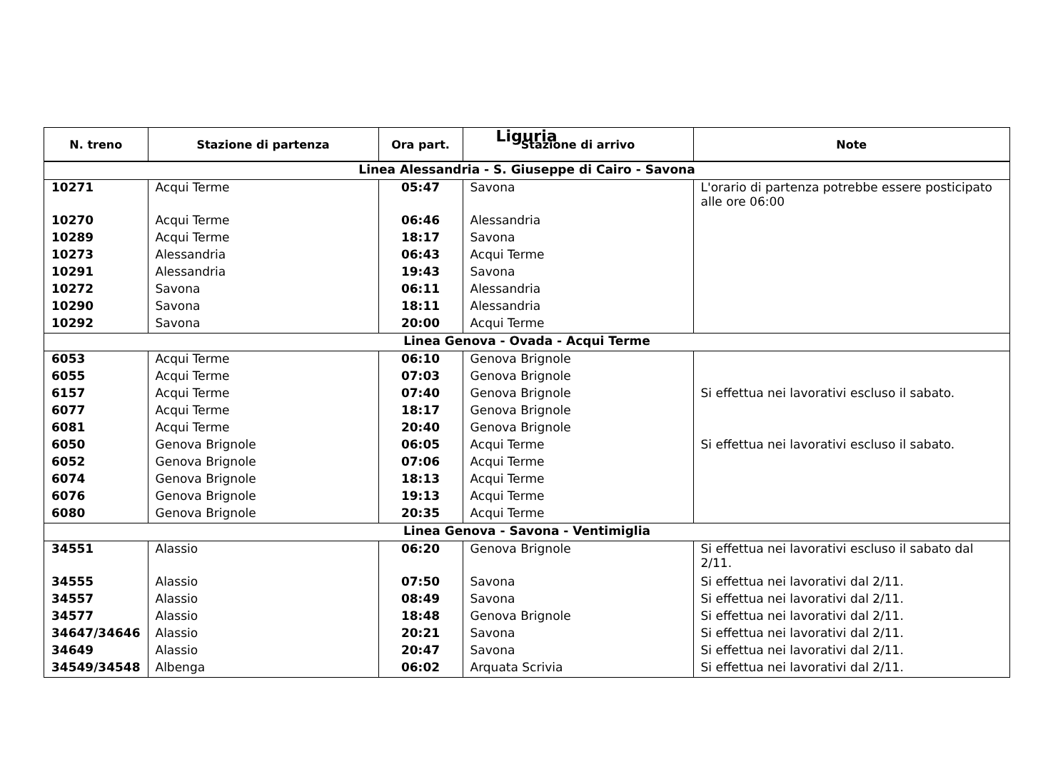Liguria
| N. treno | Stazione di partenza | Ora part. | Stazione di arrivo | Note |
| --- | --- | --- | --- | --- |
| Linea Alessandria - S. Giuseppe di Cairo - Savona | | | | |
| 10271 | Acqui Terme | 05:47 | Savona | L'orario di partenza potrebbe essere posticipato alle ore 06:00 |
| 10270 | Acqui Terme | 06:46 | Alessandria | |
| 10289 | Acqui Terme | 18:17 | Savona | |
| 10273 | Alessandria | 06:43 | Acqui Terme | |
| 10291 | Alessandria | 19:43 | Savona | |
| 10272 | Savona | 06:11 | Alessandria | |
| 10290 | Savona | 18:11 | Alessandria | |
| 10292 | Savona | 20:00 | Acqui Terme | |
| Linea Genova - Ovada - Acqui Terme | | | | |
| 6053 | Acqui Terme | 06:10 | Genova Brignole | |
| 6055 | Acqui Terme | 07:03 | Genova Brignole | |
| 6157 | Acqui Terme | 07:40 | Genova Brignole | Si effettua nei lavorativi escluso il sabato. |
| 6077 | Acqui Terme | 18:17 | Genova Brignole | |
| 6081 | Acqui Terme | 20:40 | Genova Brignole | |
| 6050 | Genova Brignole | 06:05 | Acqui Terme | Si effettua nei lavorativi escluso il sabato. |
| 6052 | Genova Brignole | 07:06 | Acqui Terme | |
| 6074 | Genova Brignole | 18:13 | Acqui Terme | |
| 6076 | Genova Brignole | 19:13 | Acqui Terme | |
| 6080 | Genova Brignole | 20:35 | Acqui Terme | |
| Linea Genova - Savona - Ventimiglia | | | | |
| 34551 | Alassio | 06:20 | Genova Brignole | Si effettua nei lavorativi escluso il sabato dal 2/11. |
| 34555 | Alassio | 07:50 | Savona | Si effettua nei lavorativi dal 2/11. |
| 34557 | Alassio | 08:49 | Savona | Si effettua nei lavorativi dal 2/11. |
| 34577 | Alassio | 18:48 | Genova Brignole | Si effettua nei lavorativi dal 2/11. |
| 34647/34646 | Alassio | 20:21 | Savona | Si effettua nei lavorativi dal 2/11. |
| 34649 | Alassio | 20:47 | Savona | Si effettua nei lavorativi dal 2/11. |
| 34549/34548 | Albenga | 06:02 | Arquata Scrivia | Si effettua nei lavorativi dal 2/11. |